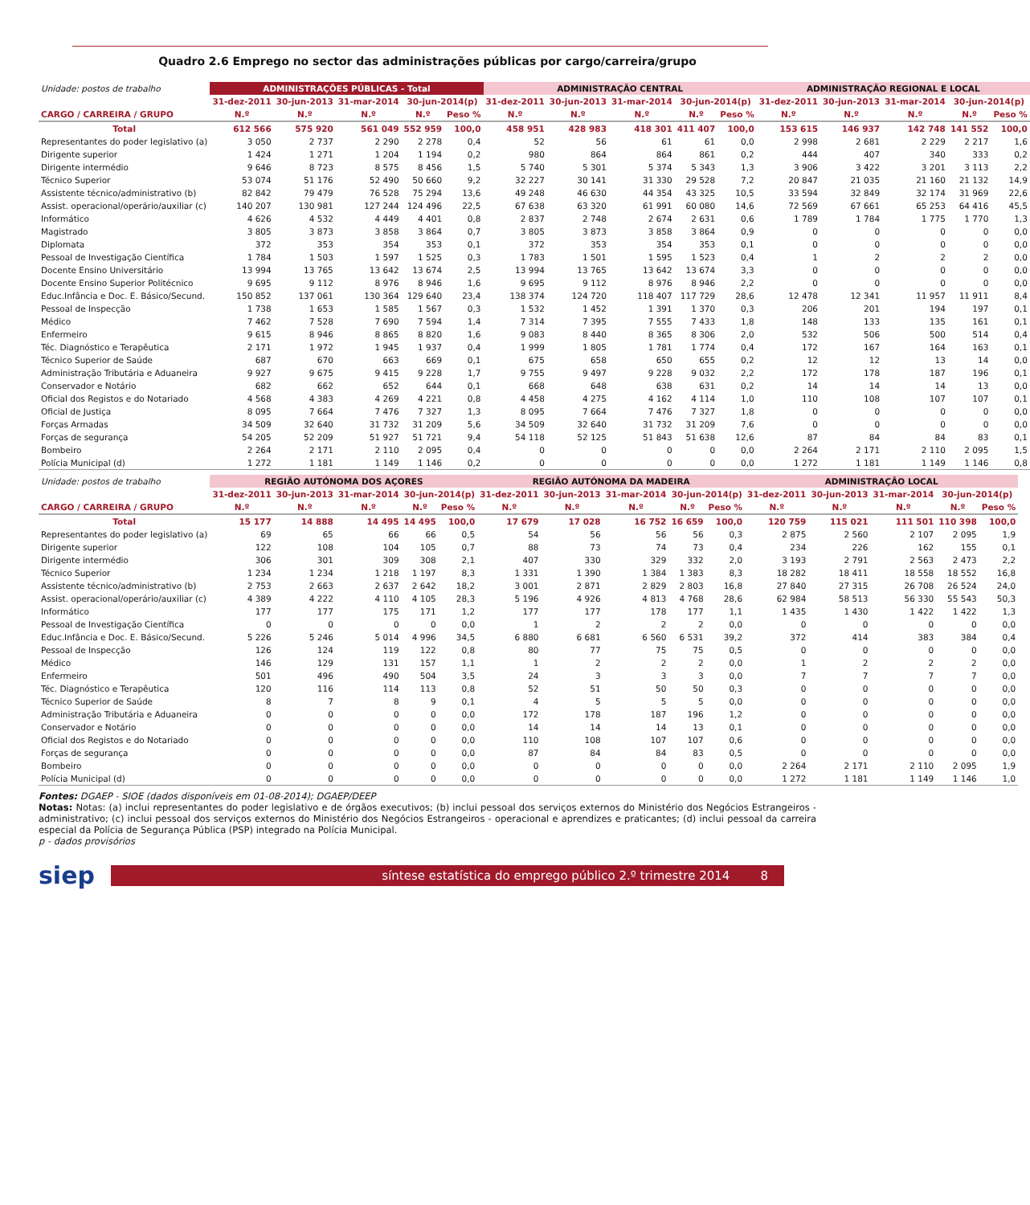Quadro 2.6 Emprego no sector das administrações públicas por cargo/carreira/grupo
| Unidade: postos de trabalho | ADMINISTRAÇÕES PÚBLICAS - Total | | | | | ADMINISTRAÇÃO CENTRAL | | | | | ADMINISTRAÇÃO REGIONAL E LOCAL | | | | |
| | 31-dez-2011 | 30-jun-2013 | 31-mar-2014 | 30-jun-2014(p) | | 31-dez-2011 | 30-jun-2013 | 31-mar-2014 | 30-jun-2014(p) | | 31-dez-2011 | 30-jun-2013 | 31-mar-2014 | 30-jun-2014(p) | |
| CARGO / CARREIRA / GRUPO | N.º | N.º | N.º | N.º | Peso % | N.º | N.º | N.º | N.º | Peso % | N.º | N.º | N.º | N.º | Peso % |
| Total | 612 566 | 575 920 | 561 049 | 552 959 | 100,0 | 458 951 | 428 983 | 418 301 | 411 407 | 100,0 | 153 615 | 146 937 | 142 748 | 141 552 | 100,0 |
| Representantes do poder legislativo (a) | 3 050 | 2 737 | 2 290 | 2 278 | 0,4 | 52 | 56 | 61 | 61 | 0,0 | 2 998 | 2 681 | 2 229 | 2 217 | 1,6 |
| Dirigente superior | 1 424 | 1 271 | 1 204 | 1 194 | 0,2 | 980 | 864 | 864 | 861 | 0,2 | 444 | 407 | 340 | 333 | 0,2 |
| Dirigente intermédio | 9 646 | 8 723 | 8 575 | 8 456 | 1,5 | 5 740 | 5 301 | 5 374 | 5 343 | 1,3 | 3 906 | 3 422 | 3 201 | 3 113 | 2,2 |
| Técnico Superior | 53 074 | 51 176 | 52 490 | 50 660 | 9,2 | 32 227 | 30 141 | 31 330 | 29 528 | 7,2 | 20 847 | 21 035 | 21 160 | 21 132 | 14,9 |
| Assistente técnico/administrativo (b) | 82 842 | 79 479 | 76 528 | 75 294 | 13,6 | 49 248 | 46 630 | 44 354 | 43 325 | 10,5 | 33 594 | 32 849 | 32 174 | 31 969 | 22,6 |
| Assist. operacional/operário/auxiliar (c) | 140 207 | 130 981 | 127 244 | 124 496 | 22,5 | 67 638 | 63 320 | 61 991 | 60 080 | 14,6 | 72 569 | 67 661 | 65 253 | 64 416 | 45,5 |
| Informático | 4 626 | 4 532 | 4 449 | 4 401 | 0,8 | 2 837 | 2 748 | 2 674 | 2 631 | 0,6 | 1 789 | 1 784 | 1 775 | 1 770 | 1,3 |
| Magistrado | 3 805 | 3 873 | 3 858 | 3 864 | 0,7 | 3 805 | 3 873 | 3 858 | 3 864 | 0,9 | 0 | 0 | 0 | 0 | 0,0 |
| Diplomata | 372 | 353 | 354 | 353 | 0,1 | 372 | 353 | 354 | 353 | 0,1 | 0 | 0 | 0 | 0 | 0,0 |
| Pessoal de Investigação Científica | 1 784 | 1 503 | 1 597 | 1 525 | 0,3 | 1 783 | 1 501 | 1 595 | 1 523 | 0,4 | 1 | 2 | 2 | 2 | 0,0 |
| Docente Ensino Universitário | 13 994 | 13 765 | 13 642 | 13 674 | 2,5 | 13 994 | 13 765 | 13 642 | 13 674 | 3,3 | 0 | 0 | 0 | 0 | 0,0 |
| Docente Ensino Superior Politécnico | 9 695 | 9 112 | 8 976 | 8 946 | 1,6 | 9 695 | 9 112 | 8 976 | 8 946 | 2,2 | 0 | 0 | 0 | 0 | 0,0 |
| Educ.Infância e Doc. E. Básico/Secund. | 150 852 | 137 061 | 130 364 | 129 640 | 23,4 | 138 374 | 124 720 | 118 407 | 117 729 | 28,6 | 12 478 | 12 341 | 11 957 | 11 911 | 8,4 |
| Pessoal de Inspecção | 1 738 | 1 653 | 1 585 | 1 567 | 0,3 | 1 532 | 1 452 | 1 391 | 1 370 | 0,3 | 206 | 201 | 194 | 197 | 0,1 |
| Médico | 7 462 | 7 528 | 7 690 | 7 594 | 1,4 | 7 314 | 7 395 | 7 555 | 7 433 | 1,8 | 148 | 133 | 135 | 161 | 0,1 |
| Enfermeiro | 9 615 | 8 946 | 8 865 | 8 820 | 1,6 | 9 083 | 8 440 | 8 365 | 8 306 | 2,0 | 532 | 506 | 500 | 514 | 0,4 |
| Téc. Diagnóstico e Terapêutica | 2 171 | 1 972 | 1 945 | 1 937 | 0,4 | 1 999 | 1 805 | 1 781 | 1 774 | 0,4 | 172 | 167 | 164 | 163 | 0,1 |
| Técnico Superior de Saúde | 687 | 670 | 663 | 669 | 0,1 | 675 | 658 | 650 | 655 | 0,2 | 12 | 12 | 13 | 14 | 0,0 |
| Administração Tributária e Aduaneira | 9 927 | 9 675 | 9 415 | 9 228 | 1,7 | 9 755 | 9 497 | 9 228 | 9 032 | 2,2 | 172 | 178 | 187 | 196 | 0,1 |
| Conservador e Notário | 682 | 662 | 652 | 644 | 0,1 | 668 | 648 | 638 | 631 | 0,2 | 14 | 14 | 14 | 13 | 0,0 |
| Oficial dos Registos e do Notariado | 4 568 | 4 383 | 4 269 | 4 221 | 0,8 | 4 458 | 4 275 | 4 162 | 4 114 | 1,0 | 110 | 108 | 107 | 107 | 0,1 |
| Oficial de Justiça | 8 095 | 7 664 | 7 476 | 7 327 | 1,3 | 8 095 | 7 664 | 7 476 | 7 327 | 1,8 | 0 | 0 | 0 | 0 | 0,0 |
| Forças Armadas | 34 509 | 32 640 | 31 732 | 31 209 | 5,6 | 34 509 | 32 640 | 31 732 | 31 209 | 7,6 | 0 | 0 | 0 | 0 | 0,0 |
| Forças de segurança | 54 205 | 52 209 | 51 927 | 51 721 | 9,4 | 54 118 | 52 125 | 51 843 | 51 638 | 12,6 | 87 | 84 | 84 | 83 | 0,1 |
| Bombeiro | 2 264 | 2 171 | 2 110 | 2 095 | 0,4 | 0 | 0 | 0 | 0 | 0,0 | 2 264 | 2 171 | 2 110 | 2 095 | 1,5 |
| Polícia Municipal (d) | 1 272 | 1 181 | 1 149 | 1 146 | 0,2 | 0 | 0 | 0 | 0 | 0,0 | 1 272 | 1 181 | 1 149 | 1 146 | 0,8 |
| Unidade: postos de trabalho | REGIÃO AUTÓNOMA DOS AÇORES | | | | | REGIÃO AUTÓNOMA DA MADEIRA | | | | | ADMINISTRAÇÃO LOCAL | | | | |
| | 31-dez-2011 | 30-jun-2013 | 31-mar-2014 | 30-jun-2014(p) | | 31-dez-2011 | 30-jun-2013 | 31-mar-2014 | 30-jun-2014(p) | | 31-dez-2011 | 30-jun-2013 | 31-mar-2014 | 30-jun-2014(p) | |
| CARGO / CARREIRA / GRUPO | N.º | N.º | N.º | N.º | Peso % | N.º | N.º | N.º | N.º | Peso % | N.º | N.º | N.º | N.º | Peso % |
| Total | 15 177 | 14 888 | 14 495 | 14 495 | 100,0 | 17 679 | 17 028 | 16 752 | 16 659 | 100,0 | 120 759 | 115 021 | 111 501 | 110 398 | 100,0 |
| Representantes do poder legislativo (a) | 69 | 65 | 66 | 66 | 0,5 | 54 | 56 | 56 | 56 | 0,3 | 2 875 | 2 560 | 2 107 | 2 095 | 1,9 |
| Dirigente superior | 122 | 108 | 104 | 105 | 0,7 | 88 | 73 | 74 | 73 | 0,4 | 234 | 226 | 162 | 155 | 0,1 |
| Dirigente intermédio | 306 | 301 | 309 | 308 | 2,1 | 407 | 330 | 329 | 332 | 2,0 | 3 193 | 2 791 | 2 563 | 2 473 | 2,2 |
| Técnico Superior | 1 234 | 1 234 | 1 218 | 1 197 | 8,3 | 1 331 | 1 390 | 1 384 | 1 383 | 8,3 | 18 282 | 18 411 | 18 558 | 18 552 | 16,8 |
| Assistente técnico/administrativo (b) | 2 753 | 2 663 | 2 637 | 2 642 | 18,2 | 3 001 | 2 871 | 2 829 | 2 803 | 16,8 | 27 840 | 27 315 | 26 708 | 26 524 | 24,0 |
| Assist. operacional/operário/auxiliar (c) | 4 389 | 4 222 | 4 110 | 4 105 | 28,3 | 5 196 | 4 926 | 4 813 | 4 768 | 28,6 | 62 984 | 58 513 | 56 330 | 55 543 | 50,3 |
| Informático | 177 | 177 | 175 | 171 | 1,2 | 177 | 177 | 178 | 177 | 1,1 | 1 435 | 1 430 | 1 422 | 1 422 | 1,3 |
| Pessoal de Investigação Científica | 0 | 0 | 0 | 0 | 0,0 | 1 | 2 | 2 | 2 | 0,0 | 0 | 0 | 0 | 0 | 0,0 |
| Educ.Infância e Doc. E. Básico/Secund. | 5 226 | 5 246 | 5 014 | 4 996 | 34,5 | 6 880 | 6 681 | 6 560 | 6 531 | 39,2 | 372 | 414 | 383 | 384 | 0,4 |
| Pessoal de Inspecção | 126 | 124 | 119 | 122 | 0,8 | 80 | 77 | 75 | 75 | 0,5 | 0 | 0 | 0 | 0 | 0,0 |
| Médico | 146 | 129 | 131 | 157 | 1,1 | 1 | 2 | 2 | 2 | 0,0 | 1 | 2 | 2 | 2 | 0,0 |
| Enfermeiro | 501 | 496 | 490 | 504 | 3,5 | 24 | 3 | 3 | 3 | 0,0 | 7 | 7 | 7 | 7 | 0,0 |
| Téc. Diagnóstico e Terapêutica | 120 | 116 | 114 | 113 | 0,8 | 52 | 51 | 50 | 50 | 0,3 | 0 | 0 | 0 | 0 | 0,0 |
| Técnico Superior de Saúde | 8 | 7 | 8 | 9 | 0,1 | 4 | 5 | 5 | 5 | 0,0 | 0 | 0 | 0 | 0 | 0,0 |
| Administração Tributária e Aduaneira | 0 | 0 | 0 | 0 | 0,0 | 172 | 178 | 187 | 196 | 1,2 | 0 | 0 | 0 | 0 | 0,0 |
| Conservador e Notário | 0 | 0 | 0 | 0 | 0,0 | 14 | 14 | 14 | 13 | 0,1 | 0 | 0 | 0 | 0 | 0,0 |
| Oficial dos Registos e do Notariado | 0 | 0 | 0 | 0 | 0,0 | 110 | 108 | 107 | 107 | 0,6 | 0 | 0 | 0 | 0 | 0,0 |
| Forças de segurança | 0 | 0 | 0 | 0 | 0,0 | 87 | 84 | 84 | 83 | 0,5 | 0 | 0 | 0 | 0 | 0,0 |
| Bombeiro | 0 | 0 | 0 | 0 | 0,0 | 0 | 0 | 0 | 0 | 0,0 | 2 264 | 2 171 | 2 110 | 2 095 | 1,9 |
| Polícia Municipal (d) | 0 | 0 | 0 | 0 | 0,0 | 0 | 0 | 0 | 0 | 0,0 | 1 272 | 1 181 | 1 149 | 1 146 | 1,0 |
Fontes: DGAEP - SIOE (dados disponíveis em 01-08-2014); DGAEP/DEEP
Notas: Notas: (a) inclui representantes do poder legislativo e de órgãos executivos; (b) inclui pessoal dos serviços externos do Ministério dos Negócios Estrangeiros - administrativo; (c) inclui pessoal dos serviços externos do Ministério dos Negócios Estrangeiros - operacional e aprendizes e praticantes; (d) inclui pessoal da carreira especial da Polícia de Segurança Pública (PSP) integrado na Polícia Municipal.
p - dados provisórios
siep
síntese estatística do emprego público 2.º trimestre 2014 8